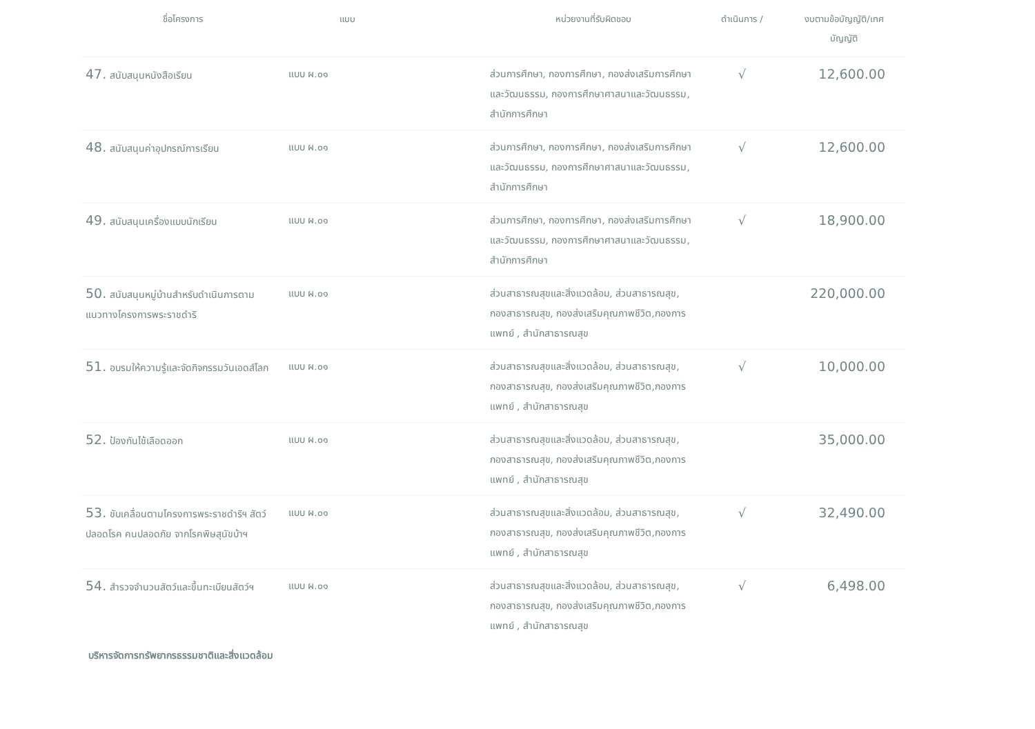| ชื่อโครงการ | แบบ | หน่วยงานที่รับผิดชอบ | ดำเนินการ / | งบตามข้อบัญญัติ/เทศ บัญญัติ |
| --- | --- | --- | --- | --- |
| 47. สนับสนุนหนังสือเรียน | แบบ ผ.๐๑ | ส่วนการศึกษา, กองการศึกษา, กองส่งเสริมการศึกษาและวัฒนธรรม, กองการศึกษาศาสนาและวัฒนธรรม, สำนักการศึกษา | √ | 12,600.00 |
| 48. สนับสนุนค่าอุปกรณ์การเรียน | แบบ ผ.๐๑ | ส่วนการศึกษา, กองการศึกษา, กองส่งเสริมการศึกษาและวัฒนธรรม, กองการศึกษาศาสนาและวัฒนธรรม, สำนักการศึกษา | √ | 12,600.00 |
| 49. สนับสนุนเครื่องแบบนักเรียน | แบบ ผ.๐๑ | ส่วนการศึกษา, กองการศึกษา, กองส่งเสริมการศึกษาและวัฒนธรรม, กองการศึกษาศาสนาและวัฒนธรรม, สำนักการศึกษา | √ | 18,900.00 |
| 50. สนับสนุนหมู่บ้านสำหรับดำเนินการตามแนวทางโครงการพระราชดำริ | แบบ ผ.๐๑ | ส่วนสาธารณสุขและสิ่งแวดล้อม, ส่วนสาธารณสุข, กองสาธารณสุข, กองส่งเสริมคุณภาพชีวิต,กองการแพทย์ , สำนักสาธารณสุข | | 220,000.00 |
| 51. อบรมให้ความรู้และจัดกิจกรรมวันเอดส์โลก | แบบ ผ.๐๑ | ส่วนสาธารณสุขและสิ่งแวดล้อม, ส่วนสาธารณสุข, กองสาธารณสุข, กองส่งเสริมคุณภาพชีวิต,กองการแพทย์ , สำนักสาธารณสุข | √ | 10,000.00 |
| 52. ป้องกันไข้เลือดออก | แบบ ผ.๐๑ | ส่วนสาธารณสุขและสิ่งแวดล้อม, ส่วนสาธารณสุข, กองสาธารณสุข, กองส่งเสริมคุณภาพชีวิต,กองการแพทย์ , สำนักสาธารณสุข | | 35,000.00 |
| 53. ขับเคลื่อนตามโครงการพระราชดำริฯ สัตว์ปลอดโรค คนปลอดภัย จากโรคพิษสุนัขบ้าฯ | แบบ ผ.๐๑ | ส่วนสาธารณสุขและสิ่งแวดล้อม, ส่วนสาธารณสุข, กองสาธารณสุข, กองส่งเสริมคุณภาพชีวิต,กองการแพทย์ , สำนักสาธารณสุข | √ | 32,490.00 |
| 54. สำรวจจำนวนสัตว์และขึ้นทะเบียนสัตว์ฯ | แบบ ผ.๐๑ | ส่วนสาธารณสุขและสิ่งแวดล้อม, ส่วนสาธารณสุข, กองสาธารณสุข, กองส่งเสริมคุณภาพชีวิต,กองการแพทย์ , สำนักสาธารณสุข | √ | 6,498.00 |
บริหารจัดการทรัพยากรธรรมชาติและสิ่งแวดล้อม